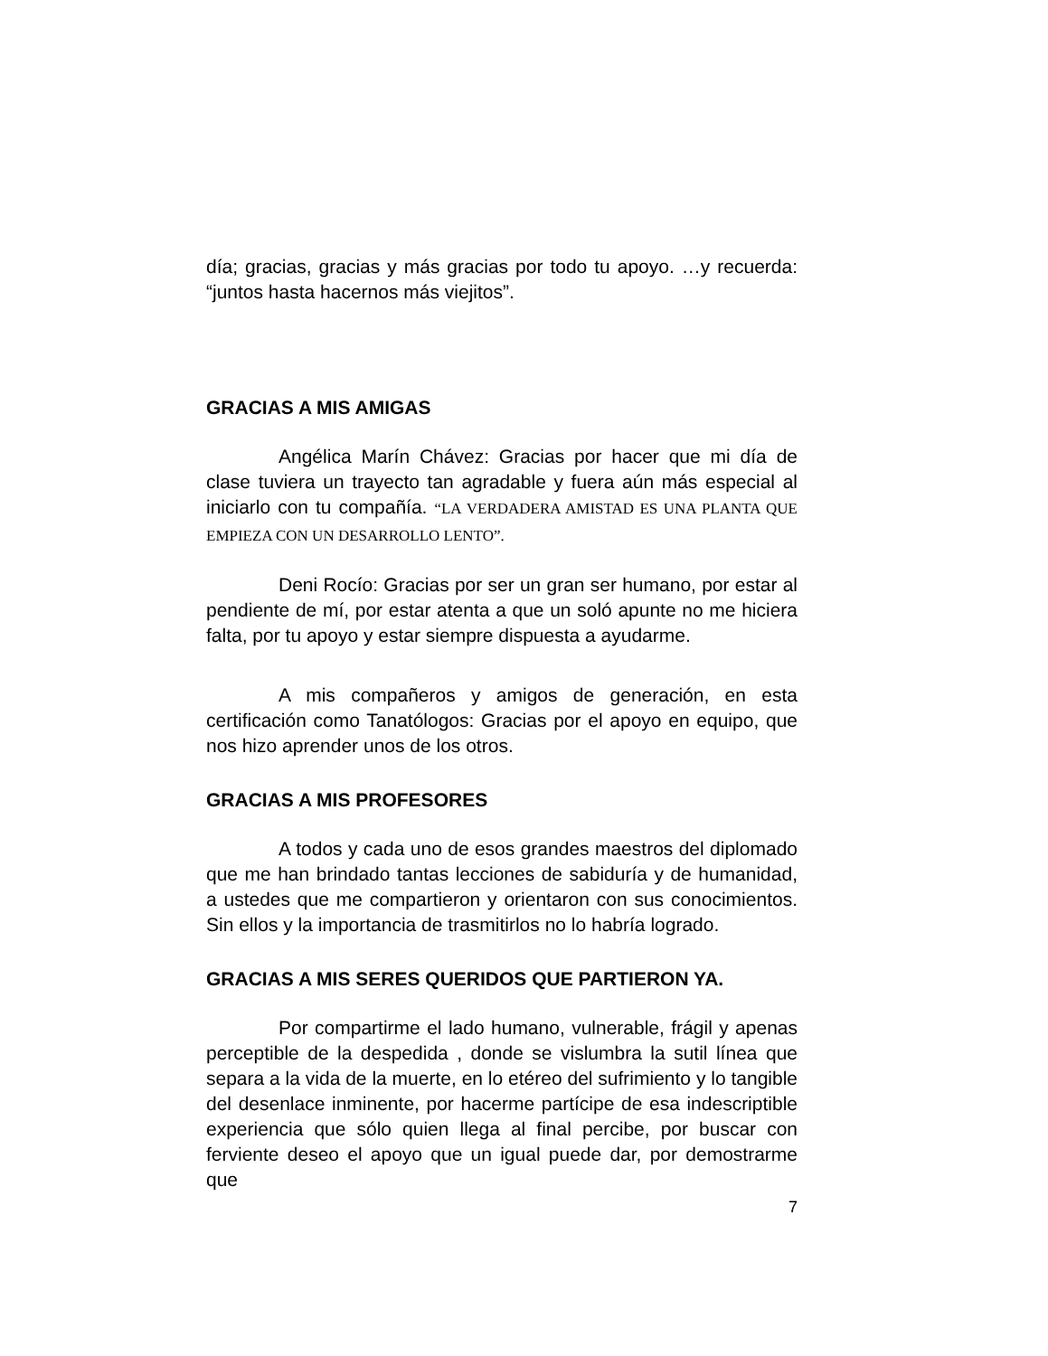día; gracias, gracias y más gracias por todo tu apoyo. …y recuerda: “juntos hasta hacernos más viejitos”.
GRACIAS A MIS AMIGAS
Angélica Marín Chávez: Gracias por hacer que mi día de clase tuviera un trayecto tan agradable y fuera aún más especial al iniciarlo con tu compañía. “LA VERDADERA AMISTAD ES UNA PLANTA QUE EMPIEZA CON UN DESARROLLO LENTO”.
Deni Rocío: Gracias por ser un gran ser humano, por estar al pendiente de mí, por estar atenta a que un soló apunte no me hiciera falta, por tu apoyo y estar siempre dispuesta a ayudarme.
A mis compañeros y amigos de generación, en esta certificación como Tanatólogos: Gracias por el apoyo en equipo, que nos hizo aprender unos de los otros.
GRACIAS A MIS PROFESORES
A todos y cada uno de esos grandes maestros del diplomado que me han brindado tantas lecciones de sabiduría y de humanidad, a ustedes que me compartieron y orientaron con sus conocimientos. Sin ellos y la importancia de trasmitirlos no lo habría logrado.
GRACIAS A MIS SERES QUERIDOS QUE PARTIERON YA.
Por compartirme el lado humano, vulnerable, frágil y apenas perceptible de la despedida , donde se vislumbra la sutil línea que separa a la vida de la muerte, en lo etéreo del sufrimiento y lo tangible del desenlace inminente, por hacerme partícipe de esa indescriptible experiencia que sólo quien llega al final percibe, por buscar con ferviente deseo el apoyo que un igual puede dar, por demostrarme que
7